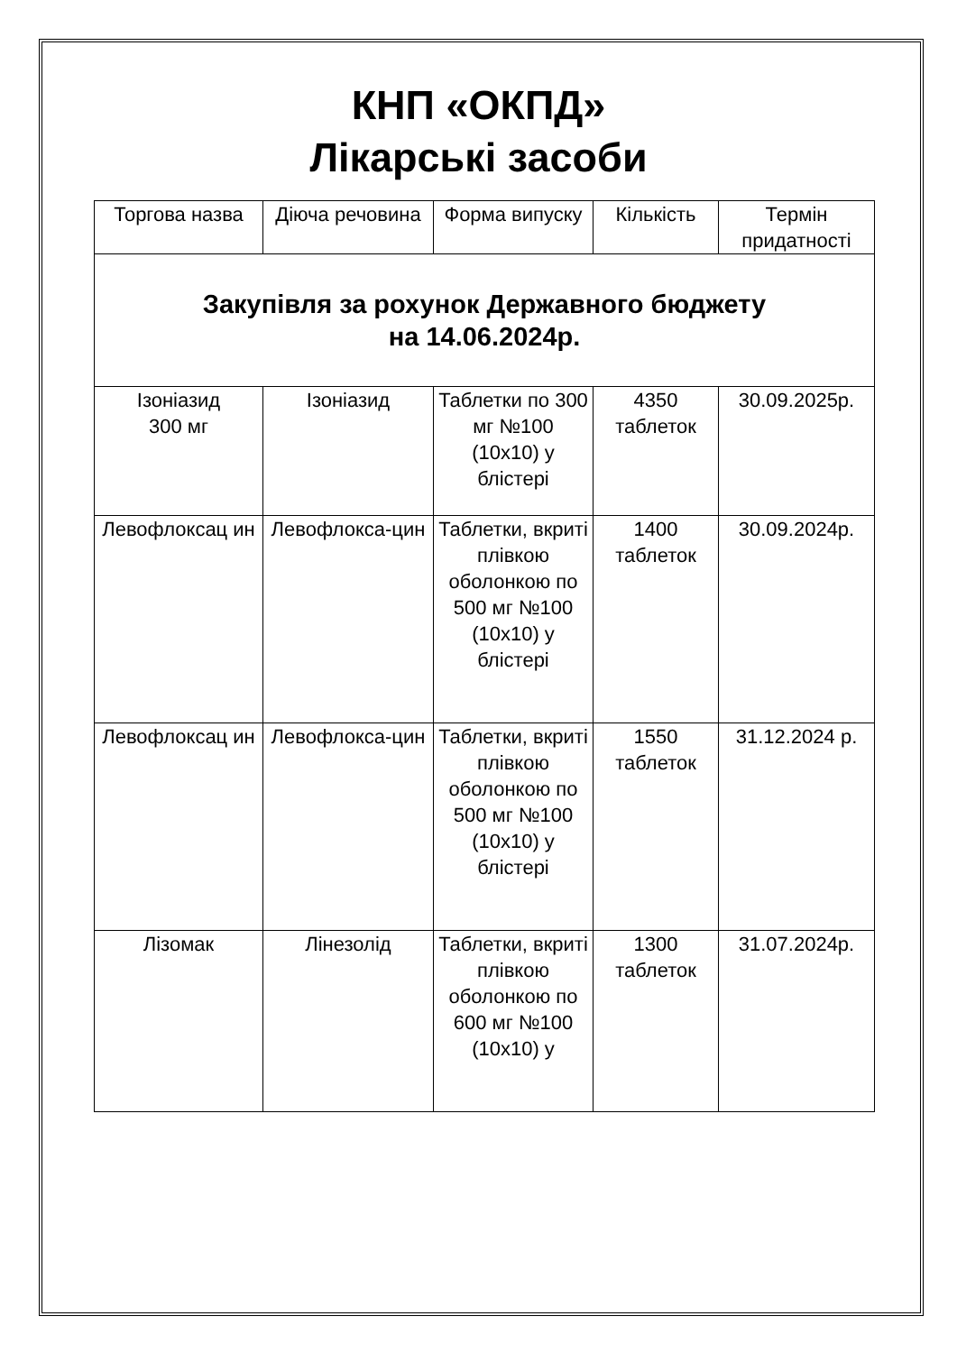КНП «ОКПД»
Лікарські засоби
| Торгова назва | Діюча речовина | Форма випуску | Кількість | Термін придатності |
| --- | --- | --- | --- | --- |
| Закупівля за рохунок Державного бюджету на 14.06.2024р. | | | | |
| Ізоніазид 300 мг | Ізоніазид | Таблетки по 300 мг №100 (10х10) у блістері | 4350 таблеток | 30.09.2025р. |
| Левофлоксац ин | Левофлокса-цин | Таблетки, вкриті плівкою оболонкою по 500 мг №100 (10х10) у блістері | 1400 таблеток | 30.09.2024р. |
| Левофлоксац ин | Левофлокса-цин | Таблетки, вкриті плівкою оболонкою по 500 мг №100 (10х10) у блістері | 1550 таблеток | 31.12.2024 р. |
| Лізомак | Лінезолід | Таблетки, вкриті плівкою оболонкою по 600 мг №100 (10х10) у | 1300 таблеток | 31.07.2024р. |